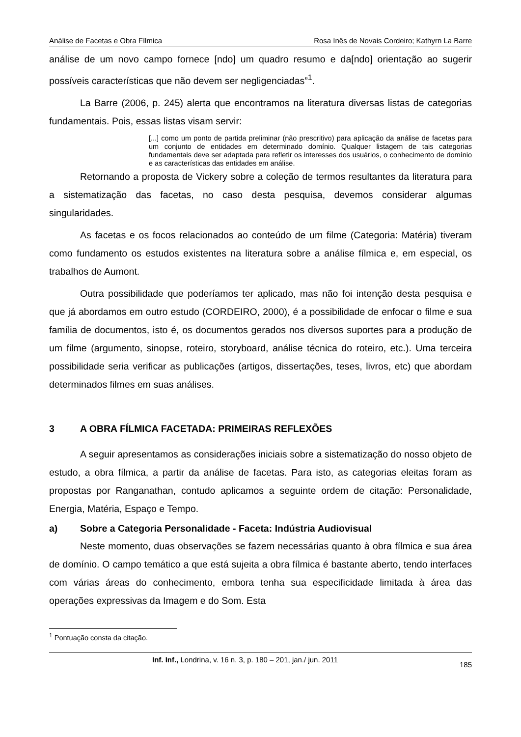Análise de Facetas e Obra Fílmica Rosa Inês de Novais Cordeiro; Kathyrn La Barre
análise de um novo campo fornece [ndo] um quadro resumo e da[ndo] orientação ao sugerir possíveis características que não devem ser negligenciadas”<sup>1</sup>.
La Barre (2006, p. 245) alerta que encontramos na literatura diversas listas de categorias fundamentais. Pois, essas listas visam servir:
[...] como um ponto de partida preliminar (não prescritivo) para aplicação da análise de facetas para um conjunto de entidades em determinado domínio. Qualquer listagem de tais categorias fundamentais deve ser adaptada para refletir os interesses dos usuários, o conhecimento de domínio e as características das entidades em análise.
Retornando a proposta de Vickery sobre a coleção de termos resultantes da literatura para a sistematização das facetas, no caso desta pesquisa, devemos considerar algumas singularidades.
As facetas e os focos relacionados ao conteúdo de um filme (Categoria: Matéria) tiveram como fundamento os estudos existentes na literatura sobre a análise fílmica e, em especial, os trabalhos de Aumont.
Outra possibilidade que poderíamos ter aplicado, mas não foi intenção desta pesquisa e que já abordamos em outro estudo (CORDEIRO, 2000), é a possibilidade de enfocar o filme e sua família de documentos, isto é, os documentos gerados nos diversos suportes para a produção de um filme (argumento, sinopse, roteiro, storyboard, análise técnica do roteiro, etc.). Uma terceira possibilidade seria verificar as publicações (artigos, dissertações, teses, livros, etc) que abordam determinados filmes em suas análises.
3 A OBRA FÍLMICA FACETADA: PRIMEIRAS REFLEXÕES
A seguir apresentamos as considerações iniciais sobre a sistematização do nosso objeto de estudo, a obra fílmica, a partir da análise de facetas. Para isto, as categorias eleitas foram as propostas por Ranganathan, contudo aplicamos a seguinte ordem de citação: Personalidade, Energia, Matéria, Espaço e Tempo.
a) Sobre a Categoria Personalidade - Faceta: Indústria Audiovisual
Neste momento, duas observações se fazem necessárias quanto à obra fílmica e sua área de domínio. O campo temático a que está sujeita a obra fílmica é bastante aberto, tendo interfaces com várias áreas do conhecimento, embora tenha sua especificidade limitada à área das operações expressivas da Imagem e do Som. Esta
<sup>1</sup> Pontuação consta da citação.
Inf. Inf., Londrina, v. 16 n. 3, p. 180 – 201, jan./ jun. 2011 185